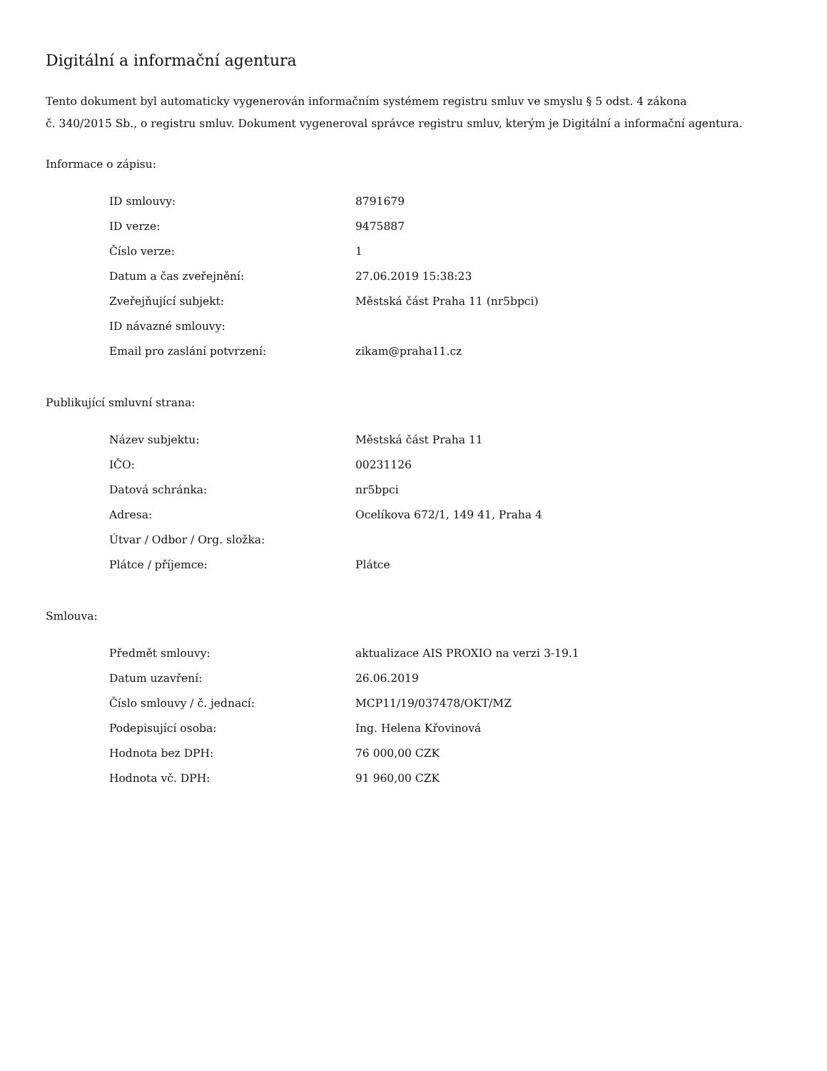Digitální a informační agentura
Tento dokument byl automaticky vygenerován informačním systémem registru smluv ve smyslu § 5 odst. 4 zákona
č. 340/2015 Sb., o registru smluv. Dokument vygeneroval správce registru smluv, kterým je Digitální a informační agentura.
Informace o zápisu:
| ID smlouvy: | 8791679 |
| ID verze: | 9475887 |
| Číslo verze: | 1 |
| Datum a čas zveřejnění: | 27.06.2019 15:38:23 |
| Zveřejňující subjekt: | Městská část Praha 11 (nr5bpci) |
| ID návazné smlouvy: | |
| Email pro zaslání potvrzení: | zikam@praha11.cz |
Publikující smluvní strana:
| Název subjektu: | Městská část Praha 11 |
| IČO: | 00231126 |
| Datová schránka: | nr5bpci |
| Adresa: | Ocelíkova 672/1, 149 41, Praha 4 |
| Útvar / Odbor / Org. složka: | |
| Plátce / příjemce: | Plátce |
Smlouva:
| Předmět smlouvy: | aktualizace AIS PROXIO na verzi 3-19.1 |
| Datum uzavření: | 26.06.2019 |
| Číslo smlouvy / č. jednací: | MCP11/19/037478/OKT/MZ |
| Podepisující osoba: | Ing. Helena Křovinová |
| Hodnota bez DPH: | 76 000,00 CZK |
| Hodnota vč. DPH: | 91 960,00 CZK |